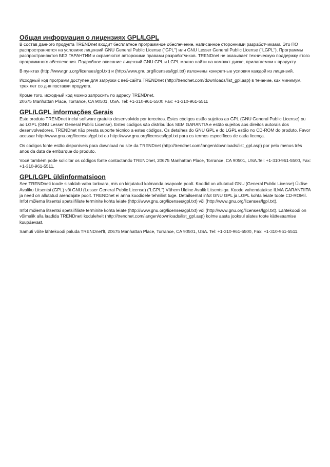Общая информация о лицензиях GPL/LGPL
В состав данного продукта TRENDnet входит бесплатное программное обеспечение, написанное сторонними разработчиками. Это ПО распространяется на условиях лицензий GNU General Public License ("GPL") или GNU Lesser General Public License ("LGPL"). Программы распространяются БЕЗ ГАРАНТИИ и охраняются авторскими правами разработчиков. TRENDnet не оказывает техническую поддержку этого программного обеспечения. Подробное описание лицензий GNU GPL и LGPL можно найти на компакт-диске, прилагаемом к продукту.
В пунктах (http://www.gnu.org/licenses/gpl.txt) и (http://www.gnu.org/licenses/lgpl.txt) изложены конкретные условия каждой из лицензий.
Исходный код программ доступен для загрузки с веб-сайта TRENDnet (http://trendnet.com/downloads/list_gpl.asp) в течение, как минимум, трех лет со дня поставки продукта.
Кроме того, исходный код можно запросить по адресу TRENDnet.
20675 Manhattan Place, Torrance, CA 90501, USA. Tel: +1-310-961-5500 Fax: +1-310-961-5511
GPL/LGPL informações Gerais
Este produto TRENDnet inclui software gratuito desenvolvido por terceiros. Estes códigos estão sujeitos ao GPL (GNU General Public License) ou ao LGPL (GNU Lesser General Public License). Estes códigos são distribuídos SEM GARANTIA e estão sujeitos aos direitos autorais dos desenvolvedores. TRENDnet não presta suporte técnico a estes códigos. Os detalhes do GNU GPL e do LGPL estão no CD-ROM do produto. Favor acessar http://www.gnu.org/licenses/gpl.txt ou http://www.gnu.org/licenses/lgpl.txt para os termos específicos de cada licença.
Os códigos fonte estão disponíveis para download no site da TRENDnet (http://trendnet.com/langen/downloads/list_gpl.asp) por pelo menos três anos da data de embarque do produto.
Você também pode solicitar os códigos fonte contactando TRENDnet, 20675 Manhattan Place, Torrance, CA 90501, USA.Tel: +1-310-961-5500, Fax: +1-310-961-5511.
GPL/LGPL üldinformatsioon
See TRENDneti toode sisaldab vaba tarkvara, mis on kirjutatud kolmanda osapoole poolt. Koodid on allutatud GNU (General Public License) Üldise Avaliku Litsentsi (GPL) või GNU (Lesser General Public License) ("LGPL") Vähem Üldine Avalik Litsentsiga. Koode vahendatakse ILMA GARANTIITA ja need on allutatud arendajate poolt. TRENDnet ei anna koodidele tehnilist tuge. Detailsemat infot GNU GPL ja LGPL kohta leiate toote CD-ROMil. Infot mõlema litsentsi spetsiifiliste terminite kohta leiate (http://www.gnu.org/licenses/gpl.txt) või (http://www.gnu.org/licenses/lgpl.txt).
Infot mõlema litsentsi spetsiifiliste terminite kohta leiate (http://www.gnu.org/licenses/gpl.txt) või (http://www.gnu.org/licenses/lgpl.txt). Lähtekoodi on võimalik alla laadida TRENDneti kodulehelt (http://trendnet.com/langen/downloads/list_gpl.asp) kolme aasta jooksul alates toote kättesaamise kuupäevast.
Samuti võite lähtekoodi paluda TRENDnet'lt, 20675 Manhattan Place, Torrance, CA 90501, USA. Tel: +1-310-961-5500, Fax: +1-310-961-5511.